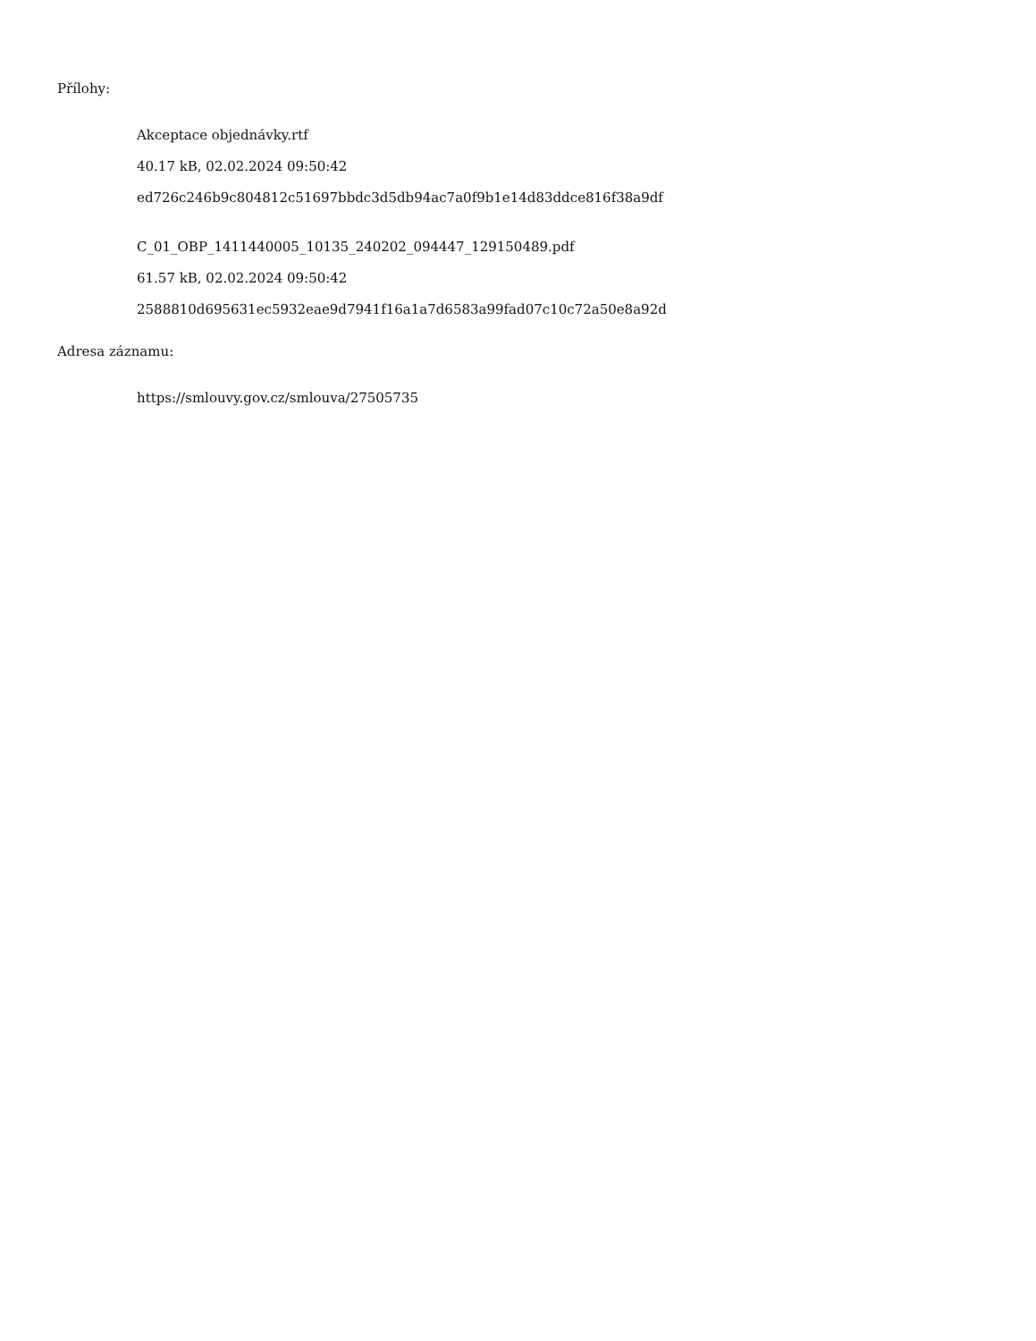Přílohy:
Akceptace objednávky.rtf
40.17 kB, 02.02.2024 09:50:42
ed726c246b9c804812c51697bbdc3d5db94ac7a0f9b1e14d83ddce816f38a9df
C_01_OBP_1411440005_10135_240202_094447_129150489.pdf
61.57 kB, 02.02.2024 09:50:42
2588810d695631ec5932eae9d7941f16a1a7d6583a99fad07c10c72a50e8a92d
Adresa záznamu:
https://smlouvy.gov.cz/smlouva/27505735